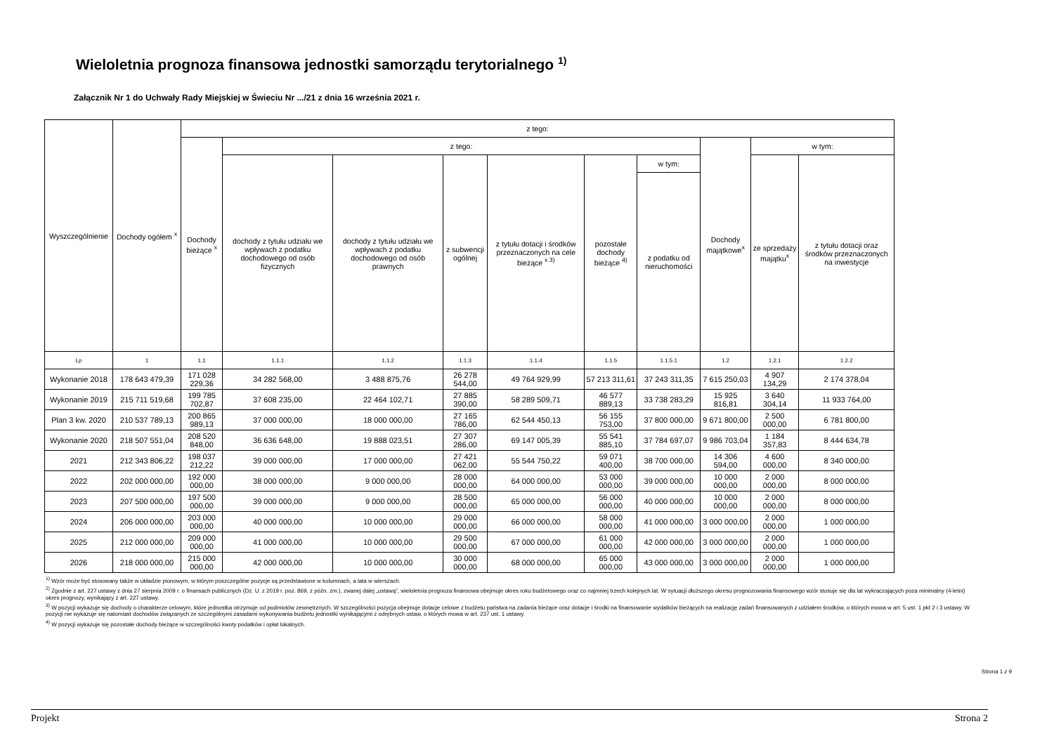Wieloletnia prognoza finansowa jednostki samorządu terytorialnego <sup>1)</sup>
Załącznik Nr 1 do Uchwały Rady Miejskiej w Świeciu Nr .../21 z dnia 16 września 2021 r.
| Wyszczególnienie | Dochody ogółem <sup>x</sup> | z tego: | | | | | | | | | |
| --- | --- | --- | --- | --- | --- | --- | --- | --- | --- | --- | --- |
| | | Dochody bieżące <sup>x</sup> | z tego: | | | | | | Dochody majątkowe<sup>x</sup> | w tym: | |
| | | | dochody z tytułu udziału we wpływach z podatku dochodowego od osób fizycznych | dochody z tytułu udziału we wpływach z podatku dochodowego od osób prawnych | z subwencji ogólnej | z tytułu dotacji i środków przeznaczonych na cele bieżące <sup>x 3)</sup> | pozostałe dochody bieżące <sup>4)</sup> | w tym: | | ze sprzedaży majątku<sup>x</sup> | z tytułu dotacji oraz środków przeznaczonych na inwestycje |
| | | | | | | | | z podatku od nieruchomości | | | |
| Lp | 1 | 1.1 | 1.1.1 | 1.1.2 | 1.1.3 | 1.1.4 | 1.1.5 | 1.1.5.1 | 1.2 | 1.2.1 | 1.2.2 |
| Wykonanie 2018 | 178 643 479,39 | 171 028 229,36 | 34 282 568,00 | 3 488 875,76 | 26 278 544,00 | 49 764 929,99 | 57 213 311,61 | 37 243 311,35 | 7 615 250,03 | 4 907 134,29 | 2 174 378,04 |
| Wykonanie 2019 | 215 711 519,68 | 199 785 702,87 | 37 608 235,00 | 22 464 102,71 | 27 885 390,00 | 58 289 509,71 | 46 577 889,13 | 33 738 283,29 | 15 925 816,81 | 3 640 304,14 | 11 933 764,00 |
| Plan 3 kw. 2020 | 210 537 789,13 | 200 865 989,13 | 37 000 000,00 | 18 000 000,00 | 27 165 786,00 | 62 544 450,13 | 56 155 753,00 | 37 800 000,00 | 9 671 800,00 | 2 500 000,00 | 6 781 800,00 |
| Wykonanie 2020 | 218 507 551,04 | 208 520 848,00 | 36 636 648,00 | 19 888 023,51 | 27 307 286,00 | 69 147 005,39 | 55 541 885,10 | 37 784 697,07 | 9 986 703,04 | 1 184 357,83 | 8 444 634,78 |
| 2021 | 212 343 806,22 | 198 037 212,22 | 39 000 000,00 | 17 000 000,00 | 27 421 062,00 | 55 544 750,22 | 59 071 400,00 | 38 700 000,00 | 14 306 594,00 | 4 600 000,00 | 8 340 000,00 |
| 2022 | 202 000 000,00 | 192 000 000,00 | 38 000 000,00 | 9 000 000,00 | 28 000 000,00 | 64 000 000,00 | 53 000 000,00 | 39 000 000,00 | 10 000 000,00 | 2 000 000,00 | 8 000 000,00 |
| 2023 | 207 500 000,00 | 197 500 000,00 | 39 000 000,00 | 9 000 000,00 | 28 500 000,00 | 65 000 000,00 | 56 000 000,00 | 40 000 000,00 | 10 000 000,00 | 2 000 000,00 | 8 000 000,00 |
| 2024 | 206 000 000,00 | 203 000 000,00 | 40 000 000,00 | 10 000 000,00 | 29 000 000,00 | 66 000 000,00 | 58 000 000,00 | 41 000 000,00 | 3 000 000,00 | 2 000 000,00 | 1 000 000,00 |
| 2025 | 212 000 000,00 | 209 000 000,00 | 41 000 000,00 | 10 000 000,00 | 29 500 000,00 | 67 000 000,00 | 61 000 000,00 | 42 000 000,00 | 3 000 000,00 | 2 000 000,00 | 1 000 000,00 |
| 2026 | 218 000 000,00 | 215 000 000,00 | 42 000 000,00 | 10 000 000,00 | 30 000 000,00 | 68 000 000,00 | 65 000 000,00 | 43 000 000,00 | 3 000 000,00 | 2 000 000,00 | 1 000 000,00 |
<sup>1)</sup> Wzór może być stosowany także w układzie pionowym, w którym poszczególne pozycje są przedstawione w kolumnach, a lata w wierszach.
<sup>2)</sup> Zgodnie z art. 227 ustawy z dnia 27 sierpnia 2009 r. o finansach publicznych (Dz. U. z 2019 r. poz. 869, z późn. zm.), zwanej dalej „ustawą”, wieloletnia prognoza finansowa obejmuje okres roku budżetowego oraz co najmniej trzech kolejnych lat. W sytuacji dłuższego okresu prognozowania finansowego wzór stosuje się dla lat wykraczających poza minimalny (4-letni) okres prognozy, wynikający z art. 227 ustawy.
<sup>3)</sup> W pozycji wykazuje się dochody o charakterze celowym, które jednostka otrzymuje od podmiotów zewnętrznych. W szczególności pozycja obejmuje dotacje celowe z budżetu państwa na zadania bieżące oraz dotacje i środki na finansowanie wydatków bieżących na realizację zadań finansowanych z udziałem środków, o których mowa w art. 5 ust. 1 pkt 2 i 3 ustawy. W pozycji nie wykazuje się natomiast dochodów związanych ze szczególnymi zasadami wykonywania budżetu jednostki wynikającymi z odrębnych ustaw, o których mowa w art. 237 ust. 1 ustawy.
<sup>4)</sup> W pozycji wykazuje się pozostałe dochody bieżące w szczególności kwoty podatków i opłat lokalnych.
Strona 1 z 9
Projekt Strona 2